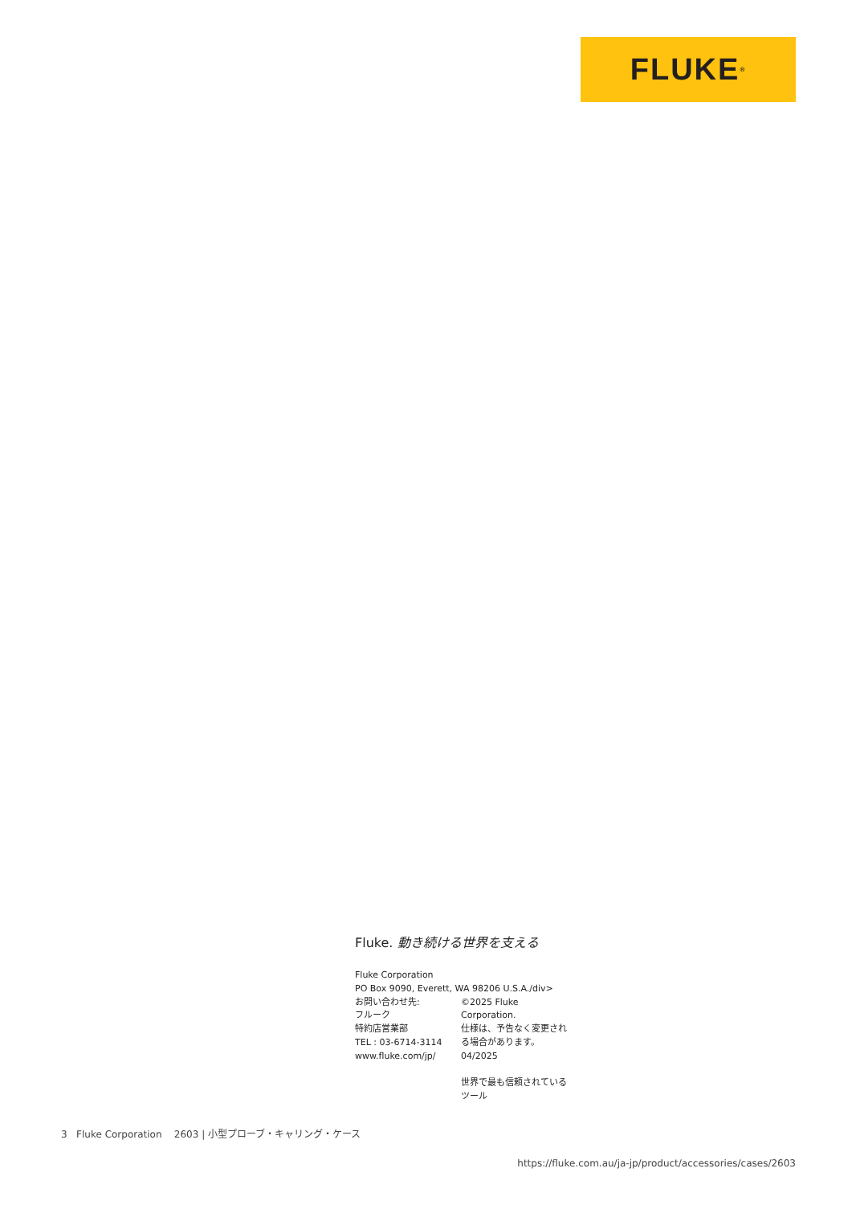FLUKE ®
Fluke. 動き続ける世界を支える
Fluke Corporation
PO Box 9090, Everett, WA 98206 U.S.A./div>
お問い合わせ先:
フルーク
特約店営業部
TEL : 03-6714-3114
www.fluke.com/jp/
©2025 Fluke
Corporation.
仕様は、予告なく変更され
る場合があります。
04/2025
世界で最も信頼されている
ツール
3 Fluke Corporation 2603 | 小型プローブ・キャリング・ケース
https://fluke.com.au/ja-jp/product/accessories/cases/2603